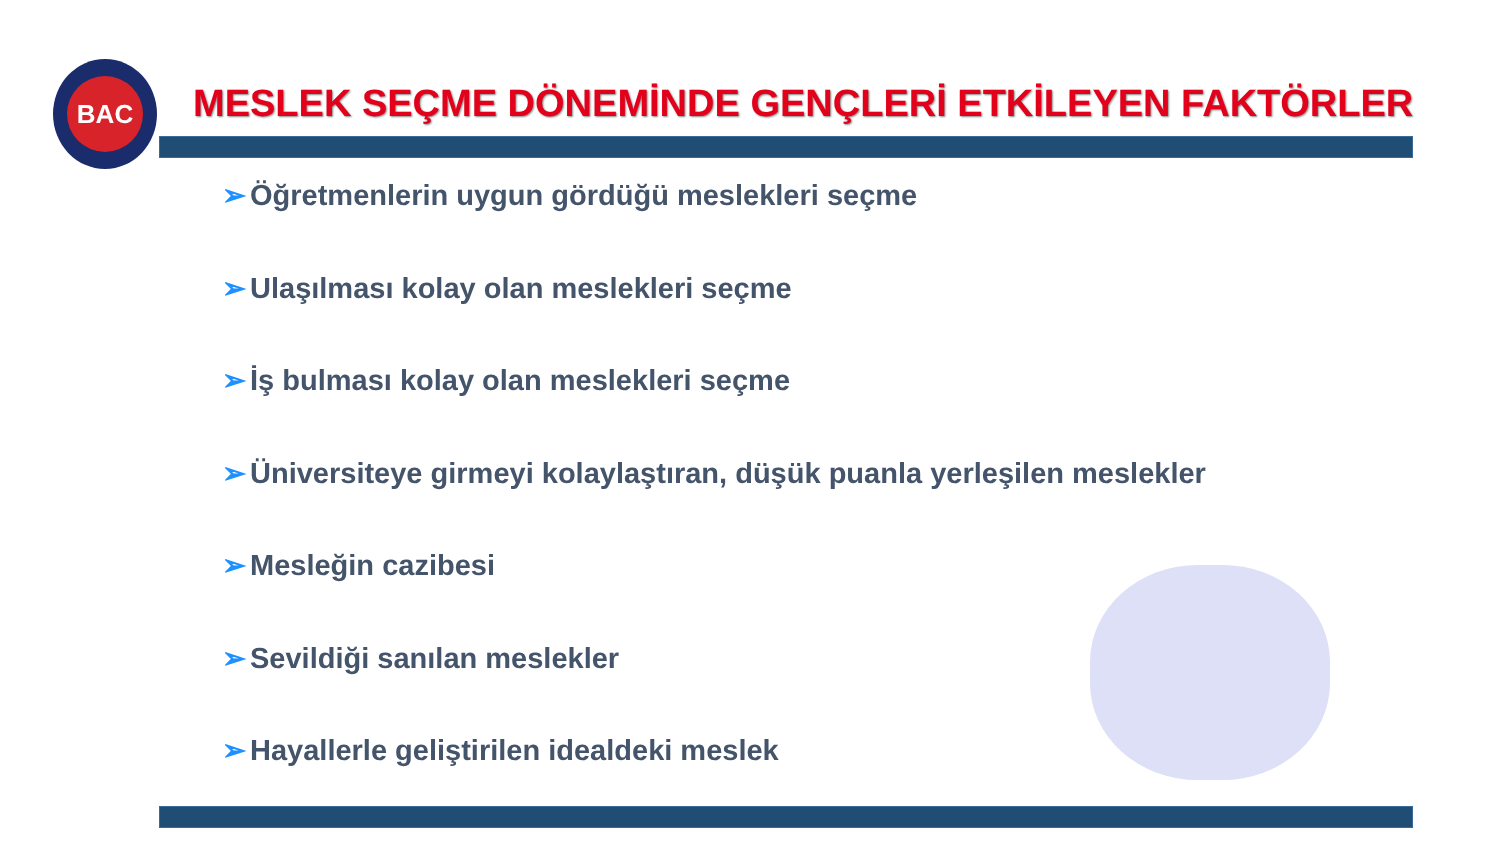BAC
MESLEK SEÇME DÖNEMİNDE GENÇLERİ ETKİLEYEN FAKTÖRLER
➢ Öğretmenlerin uygun gördüğü meslekleri seçme
➢ Ulaşılması kolay olan meslekleri seçme
➢ İş bulması kolay olan meslekleri seçme
➢ Üniversiteye girmeyi kolaylaştıran, düşük puanla yerleşilen meslekler
➢ Mesleğin cazibesi
➢ Sevildiği sanılan meslekler
➢ Hayallerle geliştirilen idealdeki meslek